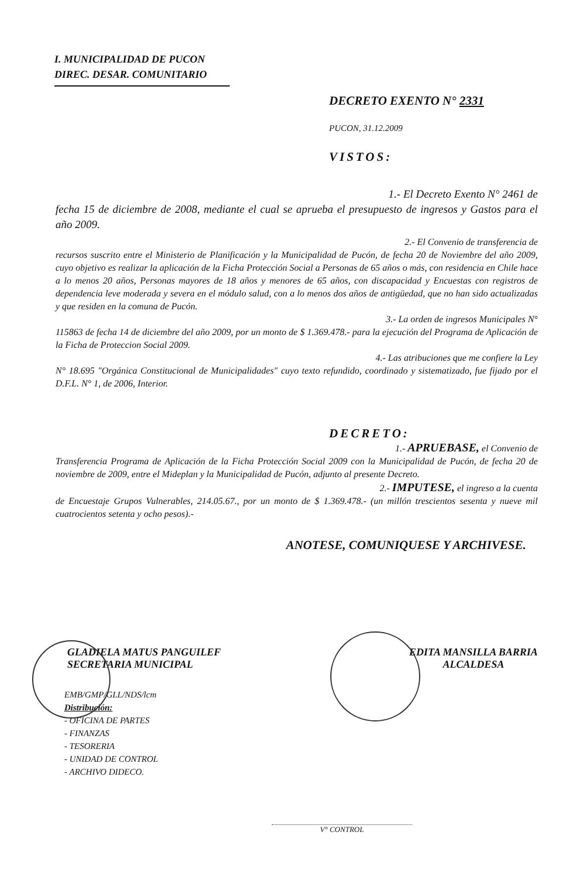I. MUNICIPALIDAD DE PUCON
DIREC. DESAR. COMUNITARIO
DECRETO EXENTO N° 2331
PUCON, 31.12.2009
VISTOS:
1.- El Decreto Exento N° 2461 de
fecha 15 de diciembre de 2008, mediante el cual se aprueba el presupuesto de ingresos y Gastos para el año 2009.
2.- El Convenio de transferencia de
recursos suscrito entre el Ministerio de Planificación y la Municipalidad de Pucón, de fecha 20 de Noviembre del año 2009, cuyo objetivo es realizar la aplicación de la Ficha Protección Social a Personas de 65 años o más, con residencia en Chile hace a lo menos 20 años, Personas mayores de 18 años y menores de 65 años, con discapacidad y Encuestas con registros de dependencia leve moderada y severa en el módulo salud, con a lo menos dos años de antigüedad, que no han sido actualizadas y que residen en la comuna de Pucón.
3.- La orden de ingresos Municipales N°
115863 de fecha 14 de diciembre del año 2009, por un monto de $ 1.369.478.- para la ejecución del Programa de Aplicación de la Ficha de Proteccion Social 2009.
4.- Las atribuciones que me confiere la Ley
N° 18.695 "Orgánica Constitucional de Municipalidades" cuyo texto refundido, coordinado y sistematizado, fue fijado por el D.F.L. N° 1, de 2006, Interior.
DECRETO:
1.- APRUEBASE, el Convenio de
Transferencia Programa de Aplicación de la Ficha Protección Social 2009 con la Municipalidad de Pucón, de fecha 20 de noviembre de 2009, entre el Mideplan y la Municipalidad de Pucón, adjunto al presente Decreto.
2.- IMPUTESE, el ingreso a la cuenta
de Encuestaje Grupos Vulnerables, 214.05.67., por un monto de $ 1.369.478.- (un millón trescientos sesenta y nueve mil cuatrocientos setenta y ocho pesos).-
ANOTESE, COMUNIQUESE Y ARCHIVESE.
GLADIELA MATUS PANGUILEF
SECRETARIA MUNICIPAL
EDITA MANSILLA BARRIA
ALCALDESA
EMB/GMP/GLL/NDS/lcm
Distribución:
- OFICINA DE PARTES
- FINANZAS
- TESORERIA
- UNIDAD DE CONTROL
- ARCHIVO DIDECO.
V° CONTROL